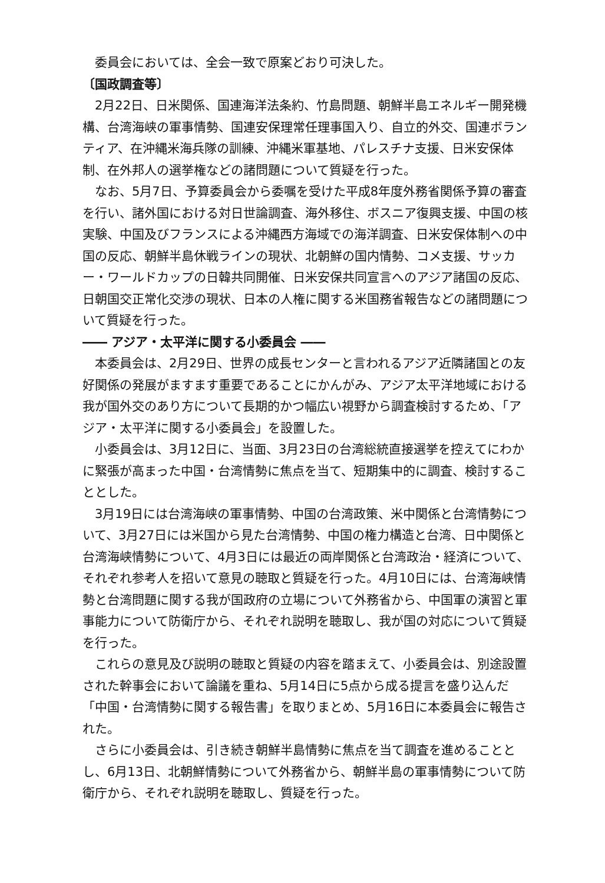委員会においては、全会一致で原案どおり可決した。
〔国政調査等〕
2月22日、日米関係、国連海洋法条約、竹島問題、朝鮮半島エネルギー開発機構、台湾海峡の軍事情勢、国連安保理常任理事国入り、自立的外交、国連ボランティア、在沖縄米海兵隊の訓練、沖縄米軍基地、パレスチナ支援、日米安保体制、在外邦人の選挙権などの諸問題について質疑を行った。
なお、5月7日、予算委員会から委嘱を受けた平成8年度外務省関係予算の審査を行い、諸外国における対日世論調査、海外移住、ボスニア復興支援、中国の核実験、中国及びフランスによる沖縄西方海域での海洋調査、日米安保体制への中国の反応、朝鮮半島休戦ラインの現状、北朝鮮の国内情勢、コメ支援、サッカー・ワールドカップの日韓共同開催、日米安保共同宣言へのアジア諸国の反応、日朝国交正常化交渉の現状、日本の人権に関する米国務省報告などの諸問題について質疑を行った。
―― アジア・太平洋に関する小委員会 ――
本委員会は、2月29日、世界の成長センターと言われるアジア近隣諸国との友好関係の発展がますます重要であることにかんがみ、アジア太平洋地域における我が国外交のあり方について長期的かつ幅広い視野から調査検討するため、「アジア・太平洋に関する小委員会」を設置した。
小委員会は、3月12日に、当面、3月23日の台湾総統直接選挙を控えてにわかに緊張が高まった中国・台湾情勢に焦点を当て、短期集中的に調査、検討することとした。
3月19日には台湾海峡の軍事情勢、中国の台湾政策、米中関係と台湾情勢について、3月27日には米国から見た台湾情勢、中国の権力構造と台湾、日中関係と台湾海峡情勢について、4月3日には最近の両岸関係と台湾政治・経済について、それぞれ参考人を招いて意見の聴取と質疑を行った。4月10日には、台湾海峡情勢と台湾問題に関する我が国政府の立場について外務省から、中国軍の演習と軍事能力について防衛庁から、それぞれ説明を聴取し、我が国の対応について質疑を行った。
これらの意見及び説明の聴取と質疑の内容を踏まえて、小委員会は、別途設置された幹事会において論議を重ね、5月14日に5点から成る提言を盛り込んだ「中国・台湾情勢に関する報告書」を取りまとめ、5月16日に本委員会に報告された。
さらに小委員会は、引き続き朝鮮半島情勢に焦点を当て調査を進めることとし、6月13日、北朝鮮情勢について外務省から、朝鮮半島の軍事情勢について防衛庁から、それぞれ説明を聴取し、質疑を行った。